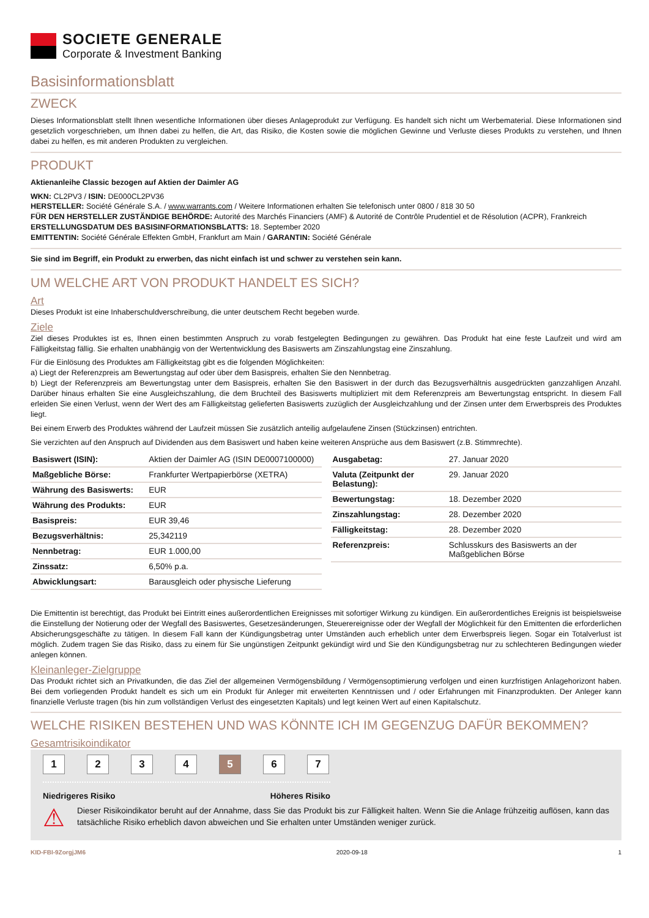SOCIETE GENERALE
Corporate & Investment Banking
Basisinformationsblatt
ZWECK
Dieses Informationsblatt stellt Ihnen wesentliche Informationen über dieses Anlageprodukt zur Verfügung. Es handelt sich nicht um Werbematerial. Diese Informationen sind gesetzlich vorgeschrieben, um Ihnen dabei zu helfen, die Art, das Risiko, die Kosten sowie die möglichen Gewinne und Verluste dieses Produkts zu verstehen, und Ihnen dabei zu helfen, es mit anderen Produkten zu vergleichen.
PRODUKT
Aktienanleihe Classic bezogen auf Aktien der Daimler AG
WKN: CL2PV3 / ISIN: DE000CL2PV36
HERSTELLER: Société Générale S.A. / www.warrants.com / Weitere Informationen erhalten Sie telefonisch unter 0800 / 818 30 50
FÜR DEN HERSTELLER ZUSTÄNDIGE BEHÖRDE: Autorité des Marchés Financiers (AMF) & Autorité de Contrôle Prudentiel et de Résolution (ACPR), Frankreich
ERSTELLUNGSDATUM DES BASISINFORMATIONSBLATTS: 18. September 2020
EMITTENTIN: Société Générale Effekten GmbH, Frankfurt am Main / GARANTIN: Société Générale
Sie sind im Begriff, ein Produkt zu erwerben, das nicht einfach ist und schwer zu verstehen sein kann.
UM WELCHE ART VON PRODUKT HANDELT ES SICH?
Art
Dieses Produkt ist eine Inhaberschuldverschreibung, die unter deutschem Recht begeben wurde.
Ziele
Ziel dieses Produktes ist es, Ihnen einen bestimmten Anspruch zu vorab festgelegten Bedingungen zu gewähren. Das Produkt hat eine feste Laufzeit und wird am Fälligkeitstag fällig. Sie erhalten unabhängig von der Wertentwicklung des Basiswerts am Zinszahlungstag eine Zinszahlung.
Für die Einlösung des Produktes am Fälligkeitstag gibt es die folgenden Möglichkeiten:
a) Liegt der Referenzpreis am Bewertungstag auf oder über dem Basispreis, erhalten Sie den Nennbetrag.
b) Liegt der Referenzpreis am Bewertungstag unter dem Basispreis, erhalten Sie den Basiswert in der durch das Bezugsverhältnis ausgedrückten ganzzahligen Anzahl. Darüber hinaus erhalten Sie eine Ausgleichszahlung, die dem Bruchteil des Basiswerts multipliziert mit dem Referenzpreis am Bewertungstag entspricht. In diesem Fall erleiden Sie einen Verlust, wenn der Wert des am Fälligkeitstag gelieferten Basiswerts zuzüglich der Ausgleichzahlung und der Zinsen unter dem Erwerbspreis des Produktes liegt.
Bei einem Erwerb des Produktes während der Laufzeit müssen Sie zusätzlich anteilig aufgelaufene Zinsen (Stückzinsen) entrichten.
Sie verzichten auf den Anspruch auf Dividenden aus dem Basiswert und haben keine weiteren Ansprüche aus dem Basiswert (z.B. Stimmrechte).
| Basiswert (ISIN): | Aktien der Daimler AG (ISIN DE0007100000) |
| Maßgebliche Börse: | Frankfurter Wertpapierbörse (XETRA) |
| Währung des Basiswerts: | EUR |
| Währung des Produkts: | EUR |
| Basispreis: | EUR 39,46 |
| Bezugsverhältnis: | 25,342119 |
| Nennbetrag: | EUR 1.000,00 |
| Zinssatz: | 6,50% p.a. |
| Abwicklungsart: | Barausgleich oder physische Lieferung |
| Ausgabetag: | 27. Januar 2020 |
| Valuta (Zeitpunkt der Belastung): | 29. Januar 2020 |
| Bewertungstag: | 18. Dezember 2020 |
| Zinszahlungstag: | 28. Dezember 2020 |
| Fälligkeitstag: | 28. Dezember 2020 |
| Referenzpreis: | Schlusskurs des Basiswerts an der Maßgeblichen Börse |
Die Emittentin ist berechtigt, das Produkt bei Eintritt eines außerordentlichen Ereignisses mit sofortiger Wirkung zu kündigen. Ein außerordentliches Ereignis ist beispielsweise die Einstellung der Notierung oder der Wegfall des Basiswertes, Gesetzesänderungen, Steuerereignisse oder der Wegfall der Möglichkeit für den Emittenten die erforderlichen Absicherungsgeschäfte zu tätigen. In diesem Fall kann der Kündigungsbetrag unter Umständen auch erheblich unter dem Erwerbspreis liegen. Sogar ein Totalverlust ist möglich. Zudem tragen Sie das Risiko, dass zu einem für Sie ungünstigen Zeitpunkt gekündigt wird und Sie den Kündigungsbetrag nur zu schlechteren Bedingungen wieder anlegen können.
Kleinanleger-Zielgruppe
Das Produkt richtet sich an Privatkunden, die das Ziel der allgemeinen Vermögensbildung / Vermögensoptimierung verfolgen und einen kurzfristigen Anlagehorizont haben. Bei dem vorliegenden Produkt handelt es sich um ein Produkt für Anleger mit erweiterten Kenntnissen und / oder Erfahrungen mit Finanzprodukten. Der Anleger kann finanzielle Verluste tragen (bis hin zum vollständigen Verlust des eingesetzten Kapitals) und legt keinen Wert auf einen Kapitalschutz.
WELCHE RISIKEN BESTEHEN UND WAS KÖNNTE ICH IM GEGENZUG DAFÜR BEKOMMEN?
Gesamtrisikoindikator
1234 5 6 7
Niedrigeres Risiko Höheres Risiko
⚠
Dieser Risikoindikator beruht auf der Annahme, dass Sie das Produkt bis zur Fälligkeit halten. Wenn Sie die Anlage frühzeitig auflösen, kann das tatsächliche Risiko erheblich davon abweichen und Sie erhalten unter Umständen weniger zurück.
KID-FBI-9ZorgjJM6 2020-09-18 1